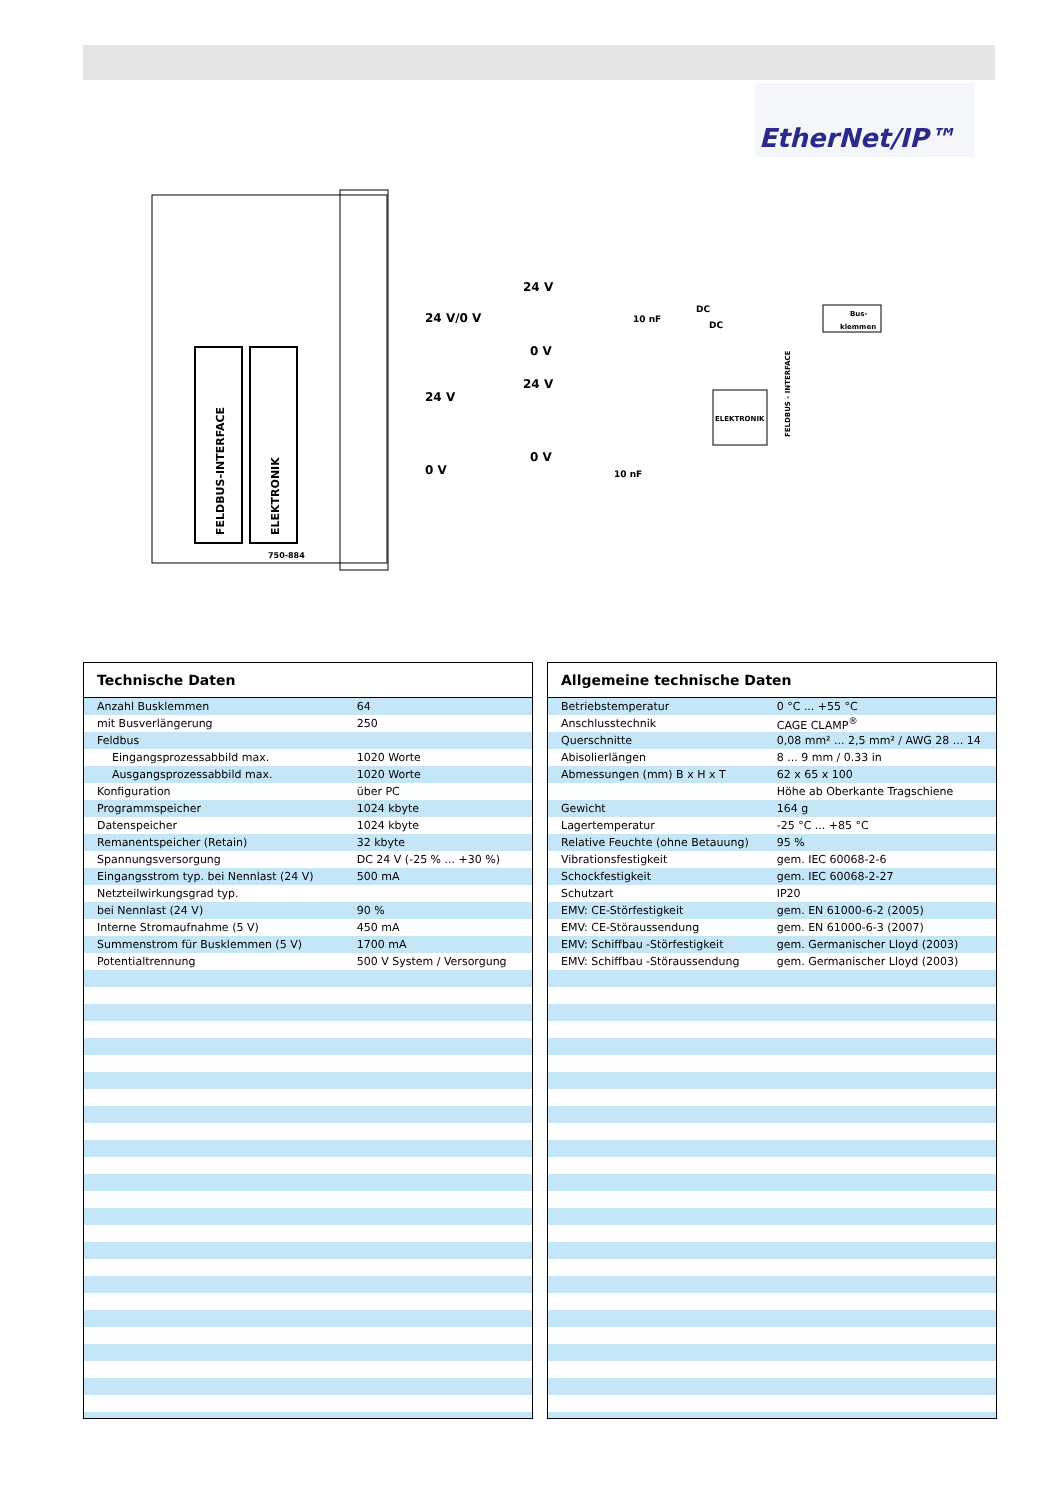EtherNet/IP™
FELDBUS-INTERFACE
ELEKTRONIK
750-884
24 V/0 V
24 V
0 V
24 V
0 V
24 V
0 V
10 nF
10 nF
DC
DC
Bus-
klemmen
ELEKTRONIK
FELDBUS - INTERFACE
| Technische Daten | |
| --- | --- |
| Anzahl Busklemmen | 64 |
| mit Busverlängerung | 250 |
| Feldbus | |
| Eingangsprozessabbild max. | 1020 Worte |
| Ausgangsprozessabbild max. | 1020 Worte |
| Konfiguration | über PC |
| Programmspeicher | 1024 kbyte |
| Datenspeicher | 1024 kbyte |
| Remanentspeicher (Retain) | 32 kbyte |
| Spannungsversorgung | DC 24 V (-25 % ... +30 %) |
| Eingangsstrom typ. bei Nennlast (24 V) | 500 mA |
| Netzteilwirkungsgrad typ. | |
| bei Nennlast (24 V) | 90 % |
| Interne Stromaufnahme (5 V) | 450 mA |
| Summenstrom für Busklemmen (5 V) | 1700 mA |
| Potentialtrennung | 500 V System / Versorgung |
| Allgemeine technische Daten | |
| --- | --- |
| Betriebstemperatur | 0 °C ... +55 °C |
| Anschlusstechnik | CAGE CLAMP<sup>®</sup> |
| Querschnitte | 0,08 mm² ... 2,5 mm² / AWG 28 ... 14 |
| Abisolierlängen | 8 ... 9 mm / 0.33 in |
| Abmessungen (mm) B x H x T | 62 x 65 x 100 |
| | Höhe ab Oberkante Tragschiene |
| Gewicht | 164 g |
| Lagertemperatur | -25 °C ... +85 °C |
| Relative Feuchte (ohne Betauung) | 95 % |
| Vibrationsfestigkeit | gem. IEC 60068-2-6 |
| Schockfestigkeit | gem. IEC 60068-2-27 |
| Schutzart | IP20 |
| EMV: CE-Störfestigkeit | gem. EN 61000-6-2 (2005) |
| EMV: CE-Störaussendung | gem. EN 61000-6-3 (2007) |
| EMV: Schiffbau -Störfestigkeit | gem. Germanischer Lloyd (2003) |
| EMV: Schiffbau -Störaussendung | gem. Germanischer Lloyd (2003) |